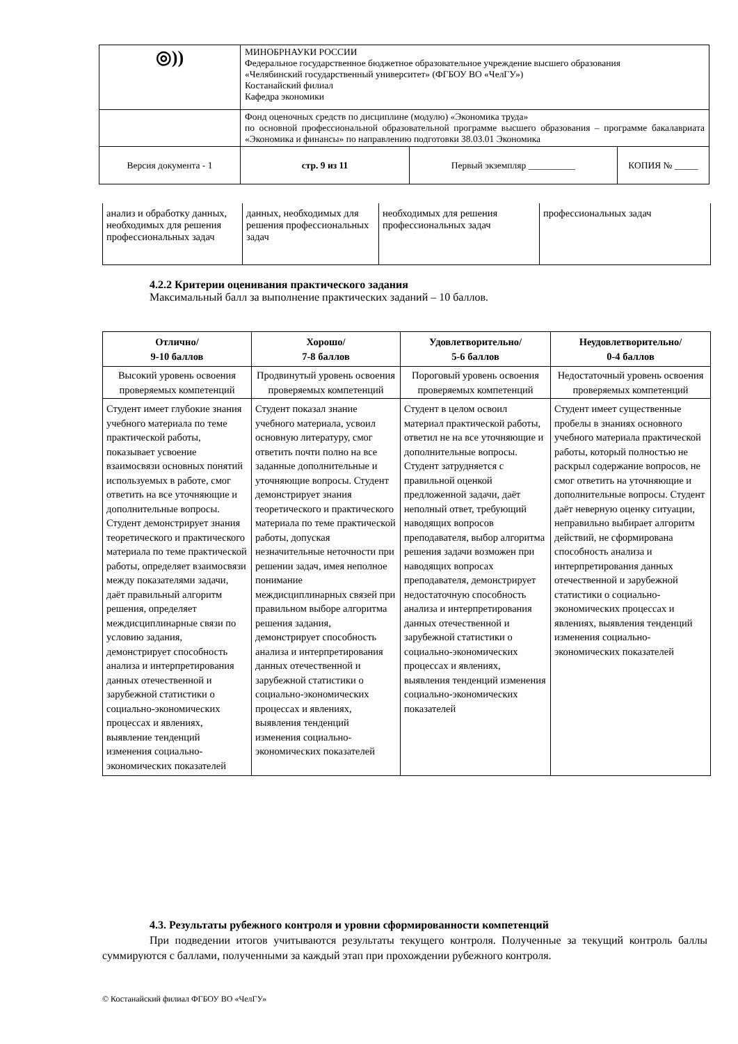| ◎)) | МИНОБРНАУКИ РОССИИ Федеральное государственное бюджетное образовательное учреждение высшего образования «Челябинский государственный университет» (ФГБОУ ВО «ЧелГУ») Костанайский филиал Кафедра экономики | | |
| | Фонд оценочных средств по дисциплине (модулю) «Экономика труда» по основной профессиональной образовательной программе высшего образования – программе бакалавриата «Экономика и финансы» по направлению подготовки 38.03.01 Экономика | | |
| Версия документа - 1 | стр. 9 из 11 | Первый экземпляр __________ | КОПИЯ № _____ |
| анализ и обработку данных, необходимых для решения профессиональных задач | данных, необходимых для решения профессиональных задач | необходимых для решения профессиональных задач | профессиональных задач |
4.2.2 Критерии оценивания практического задания
Максимальный балл за выполнение практических заданий – 10 баллов.
| Отлично/ 9-10 баллов | Хорошо/ 7-8 баллов | Удовлетворительно/ 5-6 баллов | Неудовлетворительно/ 0-4 баллов |
| --- | --- | --- | --- |
| Высокий уровень освоения проверяемых компетенций | Продвинутый уровень освоения проверяемых компетенций | Пороговый уровень освоения проверяемых компетенций | Недостаточный уровень освоения проверяемых компетенций |
| Студент имеет глубокие знания учебного материала по теме практической работы, показывает усвоение взаимосвязи основных понятий используемых в работе, смог ответить на все уточняющие и дополнительные вопросы. Студент демонстрирует знания теоретического и практического материала по теме практической работы, определяет взаимосвязи между показателями задачи, даёт правильный алгоритм решения, определяет междисциплинарные связи по условию задания, демонстрирует способность анализа и интерпретирования данных отечественной и зарубежной статистики о социально-экономических процессах и явлениях, выявление тенденций изменения социально-экономических показателей | Студент показал знание учебного материала, усвоил основную литературу, смог ответить почти полно на все заданные дополнительные и уточняющие вопросы. Студент демонстрирует знания теоретического и практического материала по теме практической работы, допуская незначительные неточности при решении задач, имея неполное понимание междисциплинарных связей при правильном выборе алгоритма решения задания, демонстрирует способность анализа и интерпретирования данных отечественной и зарубежной статистики о социально-экономических процессах и явлениях, выявления тенденций изменения социально-экономических показателей | Студент в целом освоил материал практической работы, ответил не на все уточняющие и дополнительные вопросы. Студент затрудняется с правильной оценкой предложенной задачи, даёт неполный ответ, требующий наводящих вопросов преподавателя, выбор алгоритма решения задачи возможен при наводящих вопросах преподавателя, демонстрирует недостаточную способность анализа и интерпретирования данных отечественной и зарубежной статистики о социально-экономических процессах и явлениях, выявления тенденций изменения социально-экономических показателей | Студент имеет существенные пробелы в знаниях основного учебного материала практической работы, который полностью не раскрыл содержание вопросов, не смог ответить на уточняющие и дополнительные вопросы. Студент даёт неверную оценку ситуации, неправильно выбирает алгоритм действий, не сформирована способность анализа и интерпретирования данных отечественной и зарубежной статистики о социально-экономических процессах и явлениях, выявления тенденций изменения социально- экономических показателей |
4.3. Результаты рубежного контроля и уровни сформированности компетенций
При подведении итогов учитываются результаты текущего контроля. Полученные за текущий контроль баллы суммируются с баллами, полученными за каждый этап при прохождении рубежного контроля.
© Костанайский филиал ФГБОУ ВО «ЧелГУ»